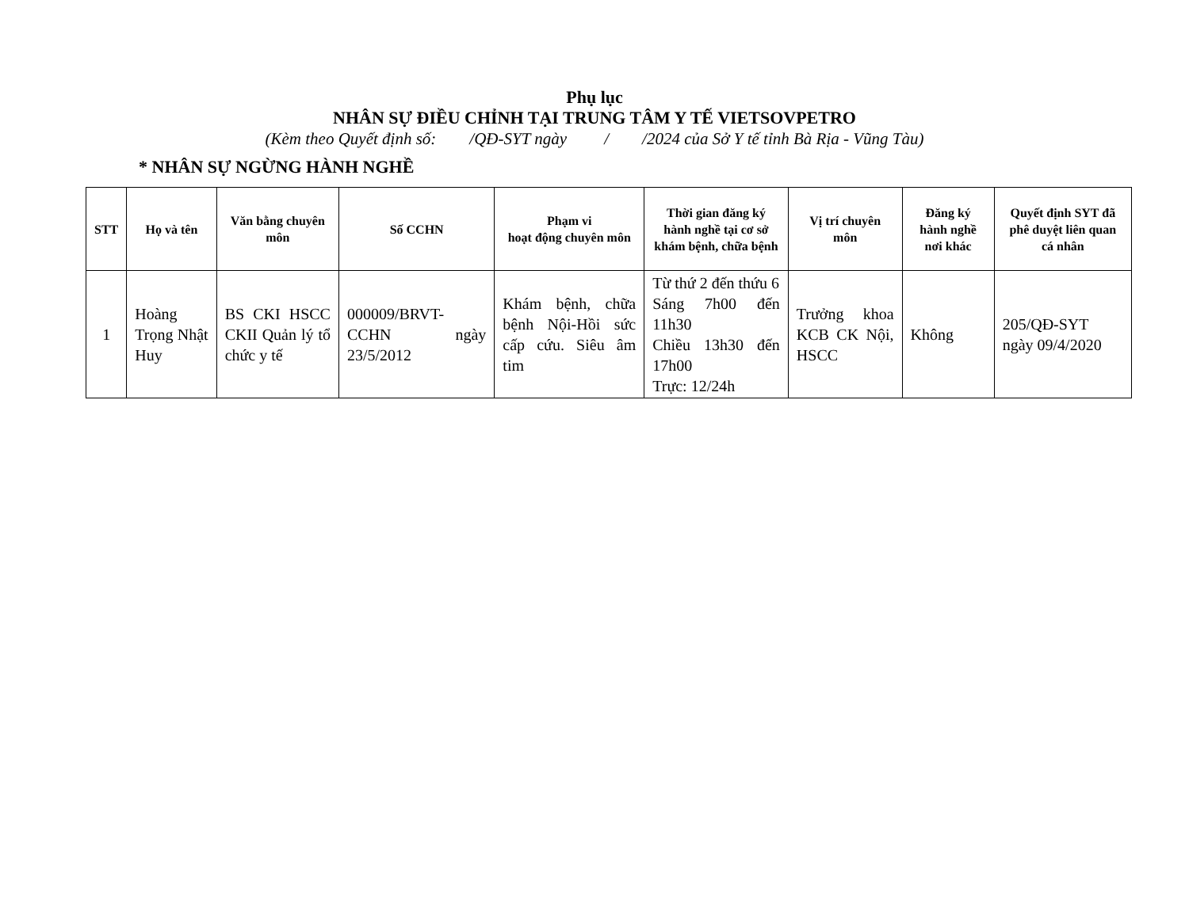Phụ lục
NHÂN SỰ ĐIỀU CHỈNH TẠI TRUNG TÂM Y TẾ VIETSOVPETRO
(Kèm theo Quyết định số: /QĐ-SYT ngày / /2024 của Sở Y tế tỉnh Bà Rịa - Vũng Tàu)
* NHÂN SỰ NGỪNG HÀNH NGHỀ
| STT | Họ và tên | Văn bằng chuyên môn | Số CCHN | Phạm vi hoạt động chuyên môn | Thời gian đăng ký hành nghề tại cơ sở khám bệnh, chữa bệnh | Vị trí chuyên môn | Đăng ký hành nghề nơi khác | Quyết định SYT đã phê duyệt liên quan cá nhân |
| --- | --- | --- | --- | --- | --- | --- | --- | --- |
| 1 | Hoàng Trọng Nhật Huy | BS CKI HSCC CKII Quản lý tổ chức y tế | 000009/BRVT-CCHN ngày 23/5/2012 | Khám bệnh, chữa bệnh Nội-Hồi sức cấp cứu. Siêu âm tim | Từ thứ 2 đến thứu 6 Sáng 7h00 đến 11h30 Chiều 13h30 đến 17h00 Trực: 12/24h | Trưởng khoa KCB CK Nội, HSCC | Không | 205/QĐ-SYT ngày 09/4/2020 |